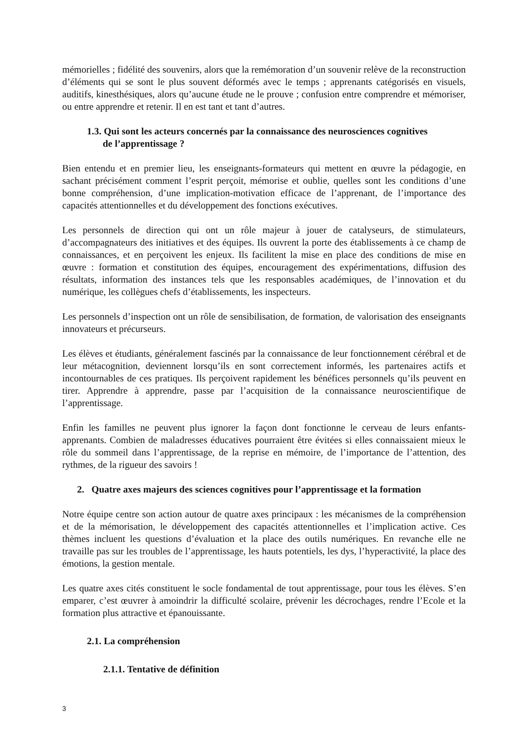mémorielles ; fidélité des souvenirs, alors que la remémoration d’un souvenir relève de la reconstruction d’éléments qui se sont le plus souvent déformés avec le temps ; apprenants catégorisés en visuels, auditifs, kinesthésiques, alors qu’aucune étude ne le prouve ; confusion entre comprendre et mémoriser, ou entre apprendre et retenir. Il en est tant et tant d’autres.
1.3. Qui sont les acteurs concernés par la connaissance des neurosciences cognitives
de l’apprentissage ?
Bien entendu et en premier lieu, les enseignants-formateurs qui mettent en œuvre la pédagogie, en sachant précisément comment l’esprit perçoit, mémorise et oublie, quelles sont les conditions d’une bonne compréhension, d’une implication-motivation efficace de l’apprenant, de l’importance des capacités attentionnelles et du développement des fonctions exécutives.
Les personnels de direction qui ont un rôle majeur à jouer de catalyseurs, de stimulateurs, d’accompagnateurs des initiatives et des équipes. Ils ouvrent la porte des établissements à ce champ de connaissances, et en perçoivent les enjeux. Ils facilitent la mise en place des conditions de mise en œuvre : formation et constitution des équipes, encouragement des expérimentations, diffusion des résultats, information des instances tels que les responsables académiques, de l’innovation et du numérique, les collègues chefs d’établissements, les inspecteurs.
Les personnels d’inspection ont un rôle de sensibilisation, de formation, de valorisation des enseignants innovateurs et précurseurs.
Les élèves et étudiants, généralement fascinés par la connaissance de leur fonctionnement cérébral et de leur métacognition, deviennent lorsqu’ils en sont correctement informés, les partenaires actifs et incontournables de ces pratiques. Ils perçoivent rapidement les bénéfices personnels qu’ils peuvent en tirer. Apprendre à apprendre, passe par l’acquisition de la connaissance neuroscientifique de l’apprentissage.
Enfin les familles ne peuvent plus ignorer la façon dont fonctionne le cerveau de leurs enfants-apprenants. Combien de maladresses éducatives pourraient être évitées si elles connaissaient mieux le rôle du sommeil dans l’apprentissage, de la reprise en mémoire, de l’importance de l’attention, des rythmes, de la rigueur des savoirs !
2. Quatre axes majeurs des sciences cognitives pour l’apprentissage et la formation
Notre équipe centre son action autour de quatre axes principaux : les mécanismes de la compréhension et de la mémorisation, le développement des capacités attentionnelles et l’implication active. Ces thèmes incluent les questions d’évaluation et la place des outils numériques. En revanche elle ne travaille pas sur les troubles de l’apprentissage, les hauts potentiels, les dys, l’hyperactivité, la place des émotions, la gestion mentale.
Les quatre axes cités constituent le socle fondamental de tout apprentissage, pour tous les élèves. S’en emparer, c’est œuvrer à amoindrir la difficulté scolaire, prévenir les décrochages, rendre l’Ecole et la formation plus attractive et épanouissante.
2.1. La compréhension
2.1.1. Tentative de définition
3